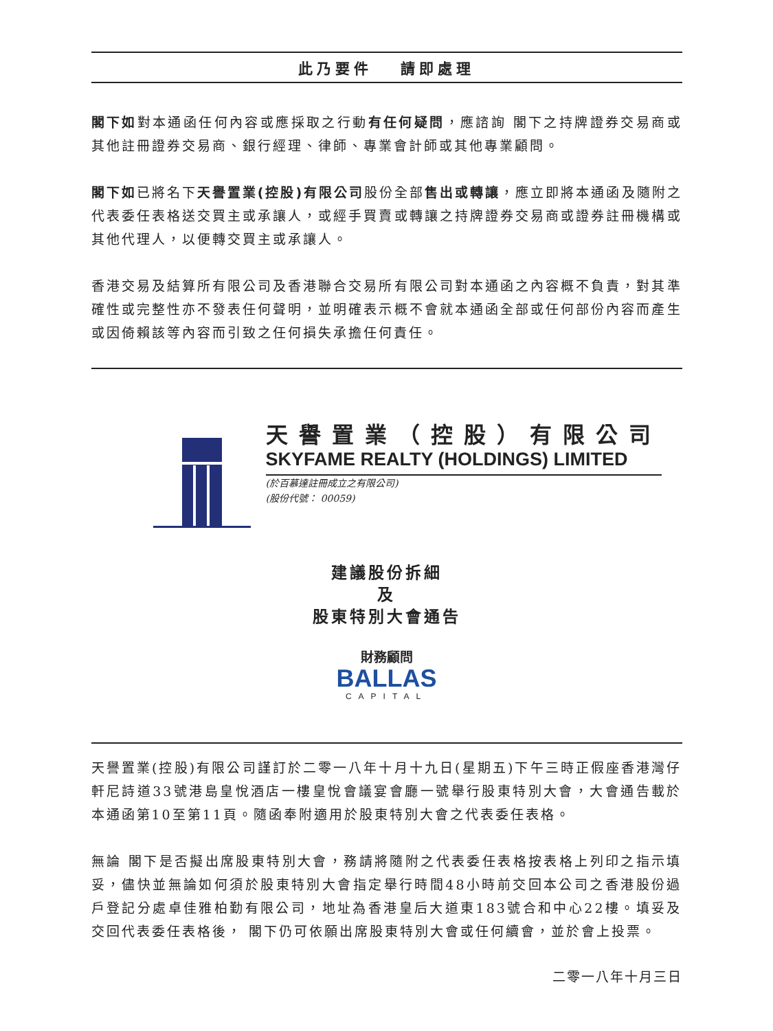此乃要件 　請即處理
閣下如對本通函任何內容或應採取之行動有任何疑問，應諮詢 閣下之持牌證券交易商或其他註冊證券交易商、銀行經理、律師、專業會計師或其他專業顧問。
閣下如已將名下天譽置業(控股)有限公司股份全部售出或轉讓，應立即將本通函及隨附之代表委任表格送交買主或承讓人，或經手買賣或轉讓之持牌證券交易商或證券註冊機構或其他代理人，以便轉交買主或承讓人。
香港交易及結算所有限公司及香港聯合交易所有限公司對本通函之內容概不負責，對其準確性或完整性亦不發表任何聲明，並明確表示概不會就本通函全部或任何部份內容而產生或因倚賴該等內容而引致之任何損失承擔任何責任。
天譽置業（控股）有限公司
SKYFAME REALTY (HOLDINGS) LIMITED
(於百慕達註冊成立之有限公司)
(股份代號： 00059)
建議股份拆細
及
股東特別大會通告
財務顧問
BALLAS
CAPITAL
天譽置業(控股)有限公司謹訂於二零一八年十月十九日(星期五)下午三時正假座香港灣仔軒尼詩道33號港島皇悅酒店一樓皇悅會議宴會廳一號舉行股東特別大會，大會通告載於本通函第10至第11頁。隨函奉附適用於股東特別大會之代表委任表格。
無論 閣下是否擬出席股東特別大會，務請將隨附之代表委任表格按表格上列印之指示填妥，儘快並無論如何須於股東特別大會指定舉行時間48小時前交回本公司之香港股份過戶登記分處卓佳雅柏勤有限公司，地址為香港皇后大道東183號合和中心22樓。填妥及交回代表委任表格後， 閣下仍可依願出席股東特別大會或任何續會，並於會上投票。
二零一八年十月三日